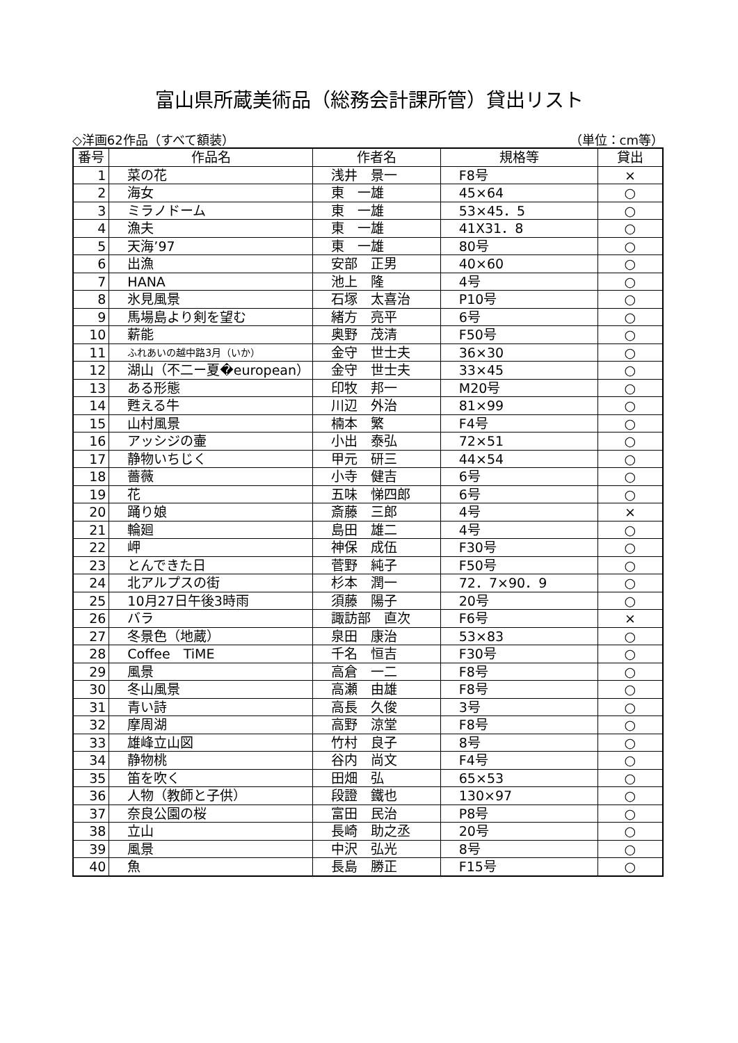富山県所蔵美術品（総務会計課所管）貸出リスト
◇洋画62作品（すべて額装） （単位：cm等）
| 番号 | 作品名 | 作者名 | 規格等 | 貸出 |
| --- | --- | --- | --- | --- |
| 1 | 菜の花 | 浅井 景一 | F8号 | × |
| 2 | 海女 | 東 一雄 | 45×64 | ○ |
| 3 | ミラノドーム | 東 一雄 | 53×45．5 | ○ |
| 4 | 漁夫 | 東 一雄 | 41X31．8 | ○ |
| 5 | 天海’97 | 東 一雄 | 80号 | ○ |
| 6 | 出漁 | 安部 正男 | 40×60 | ○ |
| 7 | HANA | 池上 隆 | 4号 | ○ |
| 8 | 氷見風景 | 石塚 太喜治 | P10号 | ○ |
| 9 | 馬場島より剣を望む | 緒方 亮平 | 6号 | ○ |
| 10 | 薪能 | 奥野 茂清 | F50号 | ○ |
| 11 | ふれあいの越中路3月（いか） | 金守 世士夫 | 36×30 | ○ |
| 12 | 湖山（不二ー夏�european） | 金守 世士夫 | 33×45 | ○ |
| 13 | ある形態 | 印牧 邦一 | M20号 | ○ |
| 14 | 甦える牛 | 川辺 外治 | 81×99 | ○ |
| 15 | 山村風景 | 楠本 繁 | F4号 | ○ |
| 16 | アッシジの壷 | 小出 泰弘 | 72×51 | ○ |
| 17 | 静物いちじく | 甲元 研三 | 44×54 | ○ |
| 18 | 薔薇 | 小寺 健吉 | 6号 | ○ |
| 19 | 花 | 五味 悌四郎 | 6号 | ○ |
| 20 | 踊り娘 | 斎藤 三郎 | 4号 | × |
| 21 | 輪廻 | 島田 雄二 | 4号 | ○ |
| 22 | 岬 | 神保 成伍 | F30号 | ○ |
| 23 | とんできた日 | 菅野 純子 | F50号 | ○ |
| 24 | 北アルプスの街 | 杉本 潤一 | 72．7×90．9 | ○ |
| 25 | 10月27日午後3時雨 | 須藤 陽子 | 20号 | ○ |
| 26 | バラ | 諏訪部 直次 | F6号 | × |
| 27 | 冬景色（地蔵） | 泉田 康治 | 53×83 | ○ |
| 28 | Coffee TiME | 千名 恒吉 | F30号 | ○ |
| 29 | 風景 | 高倉 一二 | F8号 | ○ |
| 30 | 冬山風景 | 高瀬 由雄 | F8号 | ○ |
| 31 | 青い詩 | 高長 久俊 | 3号 | ○ |
| 32 | 摩周湖 | 高野 涼堂 | F8号 | ○ |
| 33 | 雄峰立山図 | 竹村 良子 | 8号 | ○ |
| 34 | 静物桃 | 谷内 尚文 | F4号 | ○ |
| 35 | 笛を吹く | 田畑 弘 | 65×53 | ○ |
| 36 | 人物（教師と子供） | 段證 鐵也 | 130×97 | ○ |
| 37 | 奈良公園の桜 | 富田 民治 | P8号 | ○ |
| 38 | 立山 | 長崎 助之丞 | 20号 | ○ |
| 39 | 風景 | 中沢 弘光 | 8号 | ○ |
| 40 | 魚 | 長島 勝正 | F15号 | ○ |